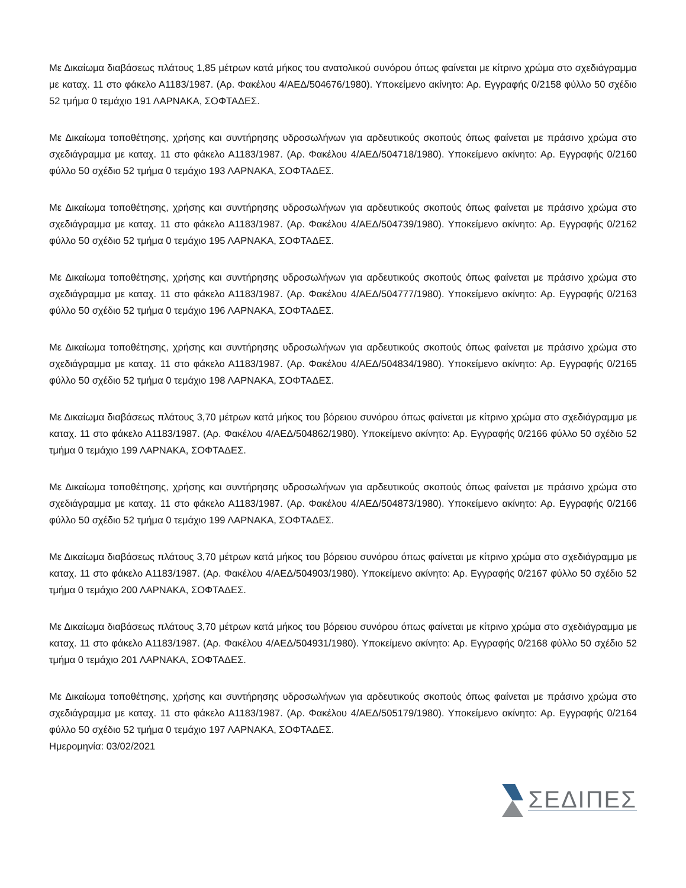Με Δικαίωμα διαβάσεως πλάτους 1,85 μέτρων κατά μήκος του ανατολικού συνόρου όπως φαίνεται με κίτρινο χρώμα στο σχεδιάγραμμα με καταχ. 11 στο φάκελο Α1183/1987. (Αρ. Φακέλου 4/ΑΕΔ/504676/1980). Υποκείμενο ακίνητο: Αρ. Εγγραφής 0/2158 φύλλο 50 σχέδιο 52 τμήμα 0 τεμάχιο 191 ΛΑΡΝΑΚΑ, ΣΟΦΤΑΔΕΣ.
Με Δικαίωμα τοποθέτησης, χρήσης και συντήρησης υδροσωλήνων για αρδευτικούς σκοπούς όπως φαίνεται με πράσινο χρώμα στο σχεδιάγραμμα με καταχ. 11 στο φάκελο Α1183/1987. (Αρ. Φακέλου 4/ΑΕΔ/504718/1980). Υποκείμενο ακίνητο: Αρ. Εγγραφής 0/2160 φύλλο 50 σχέδιο 52 τμήμα 0 τεμάχιο 193 ΛΑΡΝΑΚΑ, ΣΟΦΤΑΔΕΣ.
Με Δικαίωμα τοποθέτησης, χρήσης και συντήρησης υδροσωλήνων για αρδευτικούς σκοπούς όπως φαίνεται με πράσινο χρώμα στο σχεδιάγραμμα με καταχ. 11 στο φάκελο Α1183/1987. (Αρ. Φακέλου 4/ΑΕΔ/504739/1980). Υποκείμενο ακίνητο: Αρ. Εγγραφής 0/2162 φύλλο 50 σχέδιο 52 τμήμα 0 τεμάχιο 195 ΛΑΡΝΑΚΑ, ΣΟΦΤΑΔΕΣ.
Με Δικαίωμα τοποθέτησης, χρήσης και συντήρησης υδροσωλήνων για αρδευτικούς σκοπούς όπως φαίνεται με πράσινο χρώμα στο σχεδιάγραμμα με καταχ. 11 στο φάκελο Α1183/1987. (Αρ. Φακέλου 4/ΑΕΔ/504777/1980). Υποκείμενο ακίνητο: Αρ. Εγγραφής 0/2163 φύλλο 50 σχέδιο 52 τμήμα 0 τεμάχιο 196 ΛΑΡΝΑΚΑ, ΣΟΦΤΑΔΕΣ.
Με Δικαίωμα τοποθέτησης, χρήσης και συντήρησης υδροσωλήνων για αρδευτικούς σκοπούς όπως φαίνεται με πράσινο χρώμα στο σχεδιάγραμμα με καταχ. 11 στο φάκελο Α1183/1987. (Αρ. Φακέλου 4/ΑΕΔ/504834/1980). Υποκείμενο ακίνητο: Αρ. Εγγραφής 0/2165 φύλλο 50 σχέδιο 52 τμήμα 0 τεμάχιο 198 ΛΑΡΝΑΚΑ, ΣΟΦΤΑΔΕΣ.
Με Δικαίωμα διαβάσεως πλάτους 3,70 μέτρων κατά μήκος του βόρειου συνόρου όπως φαίνεται με κίτρινο χρώμα στο σχεδιάγραμμα με καταχ. 11 στο φάκελο Α1183/1987. (Αρ. Φακέλου 4/ΑΕΔ/504862/1980). Υποκείμενο ακίνητο: Αρ. Εγγραφής 0/2166 φύλλο 50 σχέδιο 52 τμήμα 0 τεμάχιο 199 ΛΑΡΝΑΚΑ, ΣΟΦΤΑΔΕΣ.
Με Δικαίωμα τοποθέτησης, χρήσης και συντήρησης υδροσωλήνων για αρδευτικούς σκοπούς όπως φαίνεται με πράσινο χρώμα στο σχεδιάγραμμα με καταχ. 11 στο φάκελο Α1183/1987. (Αρ. Φακέλου 4/ΑΕΔ/504873/1980). Υποκείμενο ακίνητο: Αρ. Εγγραφής 0/2166 φύλλο 50 σχέδιο 52 τμήμα 0 τεμάχιο 199 ΛΑΡΝΑΚΑ, ΣΟΦΤΑΔΕΣ.
Με Δικαίωμα διαβάσεως πλάτους 3,70 μέτρων κατά μήκος του βόρειου συνόρου όπως φαίνεται με κίτρινο χρώμα στο σχεδιάγραμμα με καταχ. 11 στο φάκελο Α1183/1987. (Αρ. Φακέλου 4/ΑΕΔ/504903/1980). Υποκείμενο ακίνητο: Αρ. Εγγραφής 0/2167 φύλλο 50 σχέδιο 52 τμήμα 0 τεμάχιο 200 ΛΑΡΝΑΚΑ, ΣΟΦΤΑΔΕΣ.
Με Δικαίωμα διαβάσεως πλάτους 3,70 μέτρων κατά μήκος του βόρειου συνόρου όπως φαίνεται με κίτρινο χρώμα στο σχεδιάγραμμα με καταχ. 11 στο φάκελο Α1183/1987. (Αρ. Φακέλου 4/ΑΕΔ/504931/1980). Υποκείμενο ακίνητο: Αρ. Εγγραφής 0/2168 φύλλο 50 σχέδιο 52 τμήμα 0 τεμάχιο 201 ΛΑΡΝΑΚΑ, ΣΟΦΤΑΔΕΣ.
Με Δικαίωμα τοποθέτησης, χρήσης και συντήρησης υδροσωλήνων για αρδευτικούς σκοπούς όπως φαίνεται με πράσινο χρώμα στο σχεδιάγραμμα με καταχ. 11 στο φάκελο Α1183/1987. (Αρ. Φακέλου 4/ΑΕΔ/505179/1980). Υποκείμενο ακίνητο: Αρ. Εγγραφής 0/2164 φύλλο 50 σχέδιο 52 τμήμα 0 τεμάχιο 197 ΛΑΡΝΑΚΑ, ΣΟΦΤΑΔΕΣ.
Ημερομηνία: 03/02/2021
ΣΕΔΙΠΕΣ